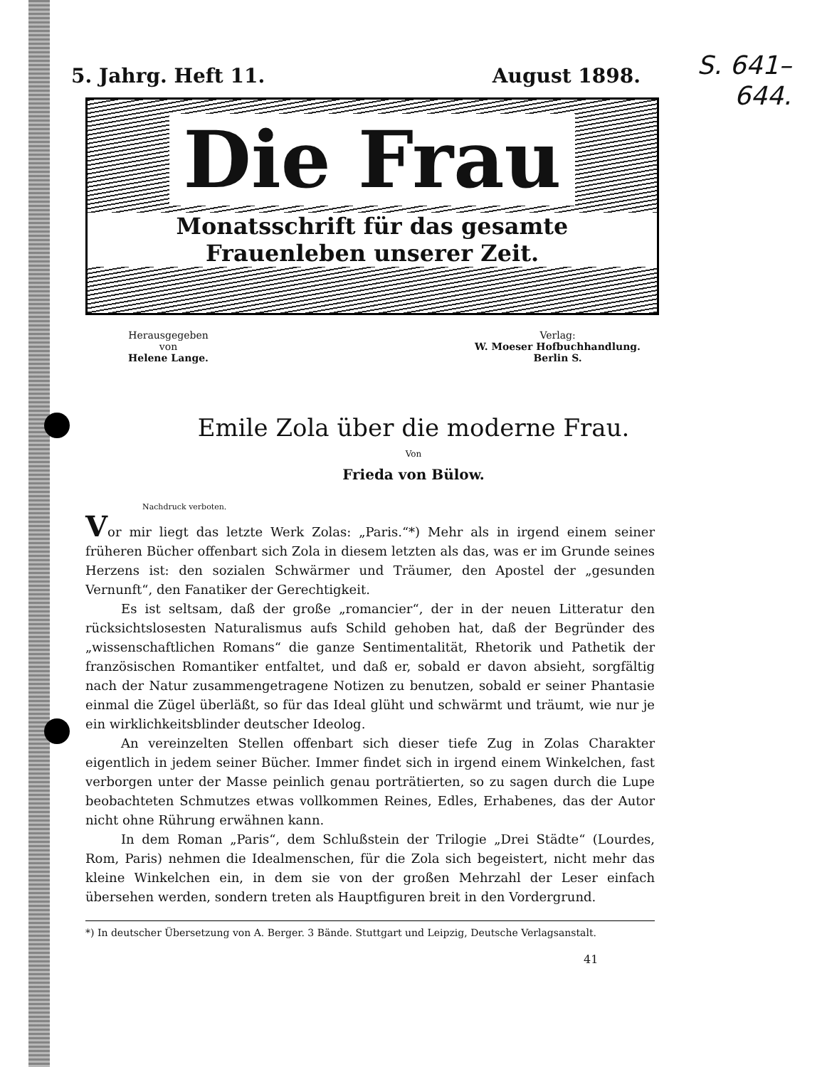S. 641–
644.
5. Jahrg. Heft 11. August 1898.
Die Frau
Monatsschrift für das gesamte Frauenleben unserer Zeit.
Herausgegeben
von
Helene Lange.
Verlag:
W. Moeser Hofbuchhandlung.
Berlin S.
Emile Zola über die moderne Frau.
Von
Frieda von Bülow.
Nachdruck verboten.
Vor mir liegt das letzte Werk Zolas: „Paris.“*) Mehr als in irgend einem seiner früheren Bücher offenbart sich Zola in diesem letzten als das, was er im Grunde seines Herzens ist: den sozialen Schwärmer und Träumer, den Apostel der „gesunden Vernunft“, den Fanatiker der Gerechtigkeit.
Es ist seltsam, daß der große „romancier“, der in der neuen Litteratur den rücksichtslosesten Naturalismus aufs Schild gehoben hat, daß der Begründer des „wissenschaftlichen Romans“ die ganze Sentimentalität, Rhetorik und Pathetik der französischen Romantiker entfaltet, und daß er, sobald er davon absieht, sorgfältig nach der Natur zusammengetragene Notizen zu benutzen, sobald er seiner Phantasie einmal die Zügel überläßt, so für das Ideal glüht und schwärmt und träumt, wie nur je ein wirklichkeitsblinder deutscher Ideolog.
An vereinzelten Stellen offenbart sich dieser tiefe Zug in Zolas Charakter eigentlich in jedem seiner Bücher. Immer findet sich in irgend einem Winkelchen, fast verborgen unter der Masse peinlich genau porträtierten, so zu sagen durch die Lupe beobachteten Schmutzes etwas vollkommen Reines, Edles, Erhabenes, das der Autor nicht ohne Rührung erwähnen kann.
In dem Roman „Paris“, dem Schlußstein der Trilogie „Drei Städte“ (Lourdes, Rom, Paris) nehmen die Idealmenschen, für die Zola sich begeistert, nicht mehr das kleine Winkelchen ein, in dem sie von der großen Mehrzahl der Leser einfach übersehen werden, sondern treten als Hauptfiguren breit in den Vordergrund.
*) In deutscher Übersetzung von A. Berger. 3 Bände. Stuttgart und Leipzig, Deutsche Verlagsanstalt.
41